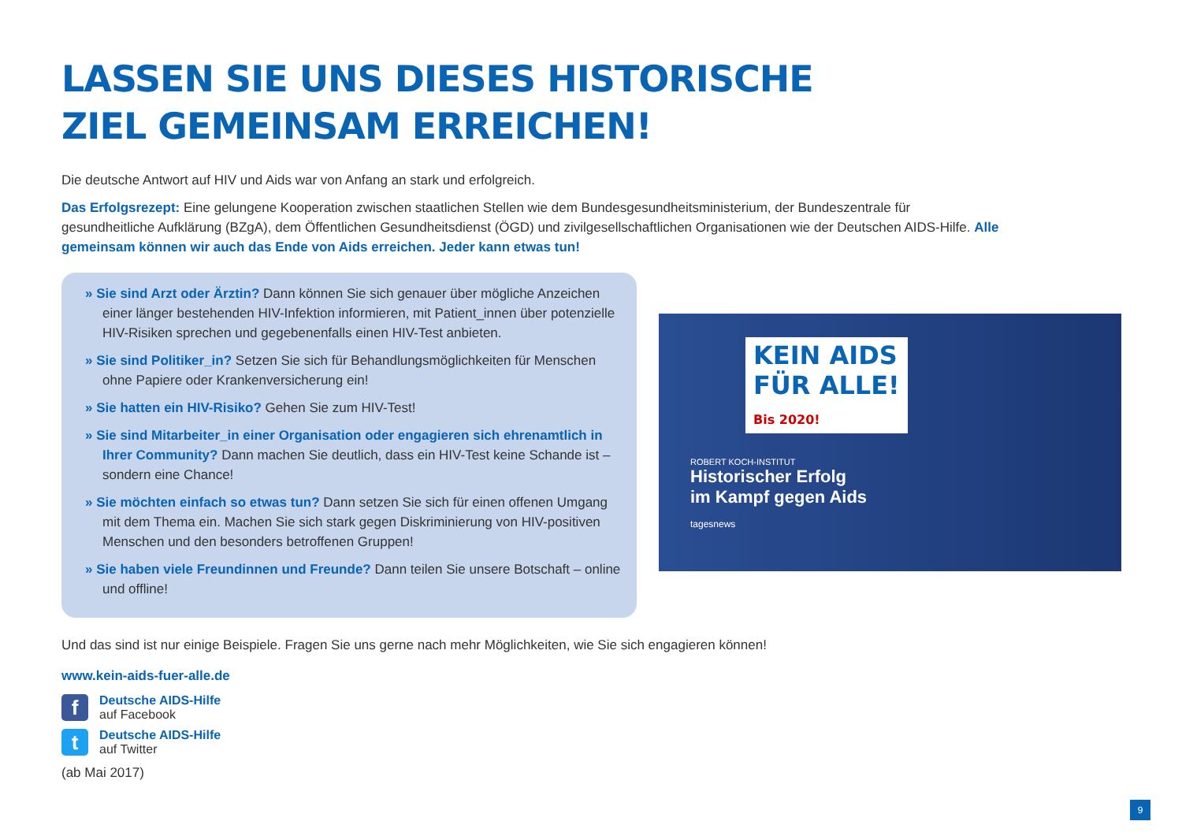LASSEN SIE UNS DIESES HISTORISCHE
ZIEL GEMEINSAM ERREICHEN!
Die deutsche Antwort auf HIV und Aids war von Anfang an stark und erfolgreich.
Das Erfolgsrezept: Eine gelungene Kooperation zwischen staatlichen Stellen wie dem Bundesgesundheitsministerium, der Bundeszentrale für gesundheitliche Aufklärung (BZgA), dem Öffentlichen Gesundheitsdienst (ÖGD) und zivilgesellschaftlichen Organisationen wie der Deutschen AIDS-Hilfe. Alle gemeinsam können wir auch das Ende von Aids erreichen. Jeder kann etwas tun!
» Sie sind Arzt oder Ärztin? Dann können Sie sich genauer über mögliche Anzeichen einer länger bestehenden HIV-Infektion informieren, mit Patient_innen über potenzielle HIV-Risiken sprechen und gegebenenfalls einen HIV-Test anbieten.
» Sie sind Politiker_in? Setzen Sie sich für Behandlungsmöglichkeiten für Menschen ohne Papiere oder Krankenversicherung ein!
» Sie hatten ein HIV-Risiko? Gehen Sie zum HIV-Test!
» Sie sind Mitarbeiter_in einer Organisation oder engagieren sich ehrenamtlich in Ihrer Community? Dann machen Sie deutlich, dass ein HIV-Test keine Schande ist – sondern eine Chance!
» Sie möchten einfach so etwas tun? Dann setzen Sie sich für einen offenen Umgang mit dem Thema ein. Machen Sie sich stark gegen Diskriminierung von HIV-positiven Menschen und den besonders betroffenen Gruppen!
» Sie haben viele Freundinnen und Freunde? Dann teilen Sie unsere Botschaft – online und offline!
KEIN AIDS
FÜR ALLE!
Bis 2020!
ROBERT KOCH-INSTITUT
Historischer Erfolg
im Kampf gegen Aids
tagesnews
Und das sind ist nur einige Beispiele. Fragen Sie uns gerne nach mehr Möglichkeiten, wie Sie sich engagieren können!
www.kein-aids-fuer-alle.de
f
Deutsche AIDS-Hilfe
auf Facebook
t
Deutsche AIDS-Hilfe
auf Twitter
(ab Mai 2017)
9